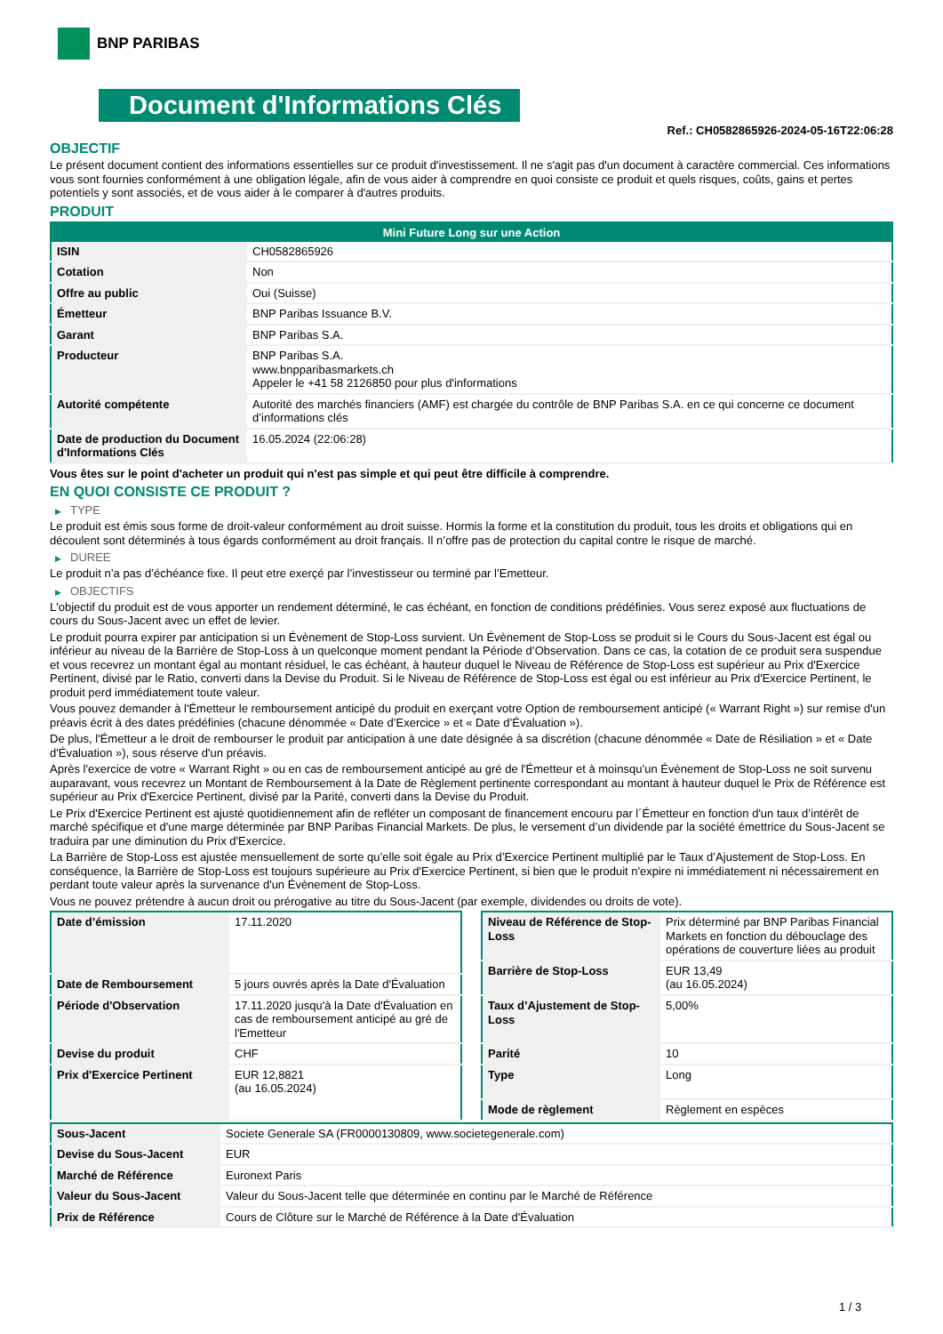BNP PARIBAS
Document d'Informations Clés
Ref.: CH0582865926-2024-05-16T22:06:28
OBJECTIF
Le présent document contient des informations essentielles sur ce produit d'investissement. Il ne s'agit pas d'un document à caractère commercial. Ces informations vous sont fournies conformément à une obligation légale, afin de vous aider à comprendre en quoi consiste ce produit et quels risques, coûts, gains et pertes potentiels y sont associés, et de vous aider à le comparer à d'autres produits.
PRODUIT
| Mini Future Long sur une Action | |
| --- | --- |
| ISIN | CH0582865926 |
| Cotation | Non |
| Offre au public | Oui (Suisse) |
| Émetteur | BNP Paribas Issuance B.V. |
| Garant | BNP Paribas S.A. |
| Producteur | BNP Paribas S.A. www.bnpparibasmarkets.ch Appeler le +41 58 2126850 pour plus d'informations |
| Autorité compétente | Autorité des marchés financiers (AMF) est chargée du contrôle de BNP Paribas S.A. en ce qui concerne ce document d’informations clés |
| Date de production du Document d'Informations Clés | 16.05.2024 (22:06:28) |
Vous êtes sur le point d'acheter un produit qui n'est pas simple et qui peut être difficile à comprendre.
EN QUOI CONSISTE CE PRODUIT ?
▶ TYPE
Le produit est émis sous forme de droit-valeur conformément au droit suisse. Hormis la forme et la constitution du produit, tous les droits et obligations qui en découlent sont déterminés à tous égards conformément au droit français. Il n’offre pas de protection du capital contre le risque de marché.
▶ DUREE
Le produit n’a pas d’échéance fixe. Il peut etre exerçé par l’investisseur ou terminé par l’Emetteur.
▶ OBJECTIFS
L'objectif du produit est de vous apporter un rendement déterminé, le cas échéant, en fonction de conditions prédéfinies. Vous serez exposé aux fluctuations de cours du Sous-Jacent avec un effet de levier.
Le produit pourra expirer par anticipation si un Évènement de Stop-Loss survient. Un Évènement de Stop-Loss se produit si le Cours du Sous-Jacent est égal ou inférieur au niveau de la Barrière de Stop-Loss à un quelconque moment pendant la Période d’Observation. Dans ce cas, la cotation de ce produit sera suspendue et vous recevrez un montant égal au montant résiduel, le cas échéant, à hauteur duquel le Niveau de Référence de Stop-Loss est supérieur au Prix d'Exercice Pertinent, divisé par le Ratio, converti dans la Devise du Produit. Si le Niveau de Référence de Stop-Loss est égal ou est inférieur au Prix d'Exercice Pertinent, le produit perd immédiatement toute valeur.
Vous pouvez demander à l'Émetteur le remboursement anticipé du produit en exerçant votre Option de remboursement anticipé (« Warrant Right ») sur remise d'un préavis écrit à des dates prédéfinies (chacune dénommée « Date d’Exercice » et « Date d’Évaluation »).
De plus, l'Émetteur a le droit de rembourser le produit par anticipation à une date désignée à sa discrétion (chacune dénommée « Date de Résiliation » et « Date d'Évaluation »), sous réserve d'un préavis.
Après l'exercice de votre « Warrant Right » ou en cas de remboursement anticipé au gré de l'Émetteur et à moinsqu’un Évènement de Stop-Loss ne soit survenu auparavant, vous recevrez un Montant de Remboursement à la Date de Règlement pertinente correspondant au montant à hauteur duquel le Prix de Référence est supérieur au Prix d'Exercice Pertinent, divisé par la Parité, converti dans la Devise du Produit.
Le Prix d'Exercice Pertinent est ajusté quotidiennement afin de refléter un composant de financement encouru par l´Émetteur en fonction d'un taux d’intérêt de marché spécifique et d'une marge déterminée par BNP Paribas Financial Markets. De plus, le versement d’un dividende par la société émettrice du Sous-Jacent se traduira par une diminution du Prix d'Exercice.
La Barrière de Stop-Loss est ajustée mensuellement de sorte qu’elle soit égale au Prix d’Exercice Pertinent multiplié par le Taux d’Ajustement de Stop-Loss. En conséquence, la Barrière de Stop-Loss est toujours supérieure au Prix d'Exercice Pertinent, si bien que le produit n'expire ni immédiatement ni nécessairement en perdant toute valeur après la survenance d'un Évènement de Stop-Loss.
Vous ne pouvez prétendre à aucun droit ou prérogative au titre du Sous-Jacent (par exemple, dividendes ou droits de vote).
| Date d’émission | 17.11.2020 |
| Date de Remboursement | 5 jours ouvrés après la Date d'Évaluation |
| Période d'Observation | 17.11.2020 jusqu'à la Date d'Évaluation en cas de remboursement anticipé au gré de l'Emetteur |
| Devise du produit | CHF |
| Prix d'Exercice Pertinent | EUR 12,8821 (au 16.05.2024) |
| Niveau de Référence de Stop-Loss | Prix déterminé par BNP Paribas Financial Markets en fonction du débouclage des opérations de couverture liées au produit |
| Barrière de Stop-Loss | EUR 13,49 (au 16.05.2024) |
| Taux d’Ajustement de Stop-Loss | 5,00% |
| Parité | 10 |
| Type | Long |
| Mode de règlement | Règlement en espèces |
| Sous-Jacent | Societe Generale SA (FR0000130809, www.societegenerale.com) |
| Devise du Sous-Jacent | EUR |
| Marché de Référence | Euronext Paris |
| Valeur du Sous-Jacent | Valeur du Sous-Jacent telle que déterminée en continu par le Marché de Référence |
| Prix de Référence | Cours de Clôture sur le Marché de Référence à la Date d'Évaluation |
1 / 3